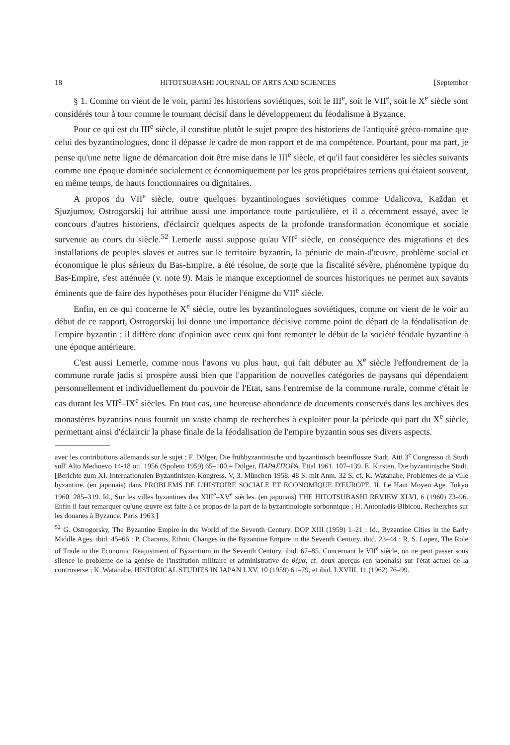18 HITOTSUBASHI JOURNAL OF ARTS AND SCIENCES [September
§ 1. Comme on vient de le voir, parmi les historiens soviétiques, soit le III<sup>e</sup>, soit le VII<sup>e</sup>, soit le X<sup>e</sup> siècle sont considérés tour à tour comme le tournant décisif dans le développement du féodalisme à Byzance.
Pour ce qui est du III<sup>e</sup> siècle, il constitue plutôt le sujet propre des historiens de l'antiquité gréco-romaine que celui des byzantinologues, donc il dépasse le cadre de mon rapport et de ma compétence. Pourtant, pour ma part, je pense qu'une nette ligne de démarcation doit être mise dans le III<sup>e</sup> siècle, et qu'il faut considérer les siècles suivants comme une époque dominée socialement et économiquement par les gros propriétaires terriens qui étaient souvent, en même temps, de hauts fonctionnaires ou dignitaires.
A propos du VII<sup>e</sup> siècle, outre quelques byzantinologues soviétiques comme Udalicova, Každan et Sjuzjumov, Ostrogorskij lui attribue aussi une importance toute particulière, et il a récemment essayé, avec le concours d'autres historiens, d'éclaircir quelques aspects de la profonde transformation économique et sociale survenue au cours du siècle.<sup>52</sup> Lemerle aussi suppose qu'au VII<sup>e</sup> siècle, en conséquence des migrations et des installations de peuples slaves et autres sur le territoire byzantin, la pénurie de main-d'œuvre, problème social et économique le plus sérieux du Bas-Empire, a été résolue, de sorte que la fiscalité sévère, phénomène typique du Bas-Empire, s'est atténuée (v. note 9). Mais le manque exceptionnel de sources historiques ne permet aux savants éminents que de faire des hypothèses pour élucider l'énigme du VII<sup>e</sup> siècle.
Enfin, en ce qui concerne le X<sup>e</sup> siècle, outre les byzantinologues soviétiques, comme on vient de le voir au début de ce rapport, Ostrogorskij lui donne une importance décisive comme point de départ de la féodalisation de l'empire byzantin ; il diffère donc d'opinion avec ceux qui font remonter le début de la société féodale byzantine à une époque antérieure.
C'est aussi Lemerle, comme nous l'avons vu plus haut, qui fait débuter au X<sup>e</sup> siècle l'effondrement de la commune rurale jadis si prospère aussi bien que l'apparition de nouvelles catégories de paysans qui dépendaient personnellement et individuellement du pouvoir de l'Etat, sans l'entremise de la commune rurale, comme c'était le cas durant les VII<sup>e</sup>–IX<sup>e</sup> siècles. En tout cas, une heureuse abondance de documents conservés dans les archives des monastères byzantins nous fournit un vaste champ de recherches à exploiter pour la période qui part du X<sup>e</sup> siècle, permettant ainsi d'éclaircir la phase finale de la féodalisation de l'empire byzantin sous ses divers aspects.
avec les contributions allemands sur le sujet ; F. Dölger, Die frühbyzantinische und byzantinisch beeinflusste Stadt. Atti 3<sup>e</sup> Congresso di Studi sull' Alto Medioevo 14-18 ott. 1956 (Spoleto 1959) 65–100.= Dölger, ΠΑΡΑΣΠΟΡΑ. Ettal 1961. 107–139. E. Kirsten, Die byzantinische Stadt. [Berichte zum XI. Internationalen Byzantinisten-Kongress. V, 3. München 1958. 48 S. mit Anm. 32 S. cf. K. Watanabe, Problèmes de la ville byzantine. (en japonais) dans PROBLEMS DE L'HISTOIRE SOCIALE ET ECONOMIQUE D'EUROPE. II. Le Haut Moyen Age. Tokyo 1960. 285–319. Id., Sur les villes byzantines des XIII<sup>e</sup>–XV<sup>e</sup> siècles. (en japonais) THE HITOTSUBASHI REVIEW XLVI, 6 (1960) 73–96. Enfin il faut remarquer qu'une œuvre est faite à ce propos de la part de la byzantinologie sorbonnique ; H. Antoniadis-Bibicou, Recherches sur les douanes à Byzance. Paris 1963.]
<sup>52</sup> G. Ostrogorsky, The Byzantine Empire in the World of the Seventh Century. DOP XIII (1959) 1–21 : Id., Byzantine Cities in the Early Middle Ages. ibid. 45–66 : P. Charanis, Ethnic Changes in the Byzantine Empire in the Seventh Century. ibid. 23–44 : R. S. Lopez, The Role of Trade in the Economic Reajustment of Byzantium in the Seventh Century. ibid. 67–85. Concernant le VII<sup>e</sup> siècle, on ne peut passer sous silence le problème de la genèse de l'institution militaire et administrative de θέμα, cf. deux aperçus (en japonais) sur l'état actuel de la controverse ; K. Watanabe, HISTORICAL STUDIES IN JAPAN LXV, 10 (1959) 61–79, et ibid. LXVIII, 11 (1962) 76–99.